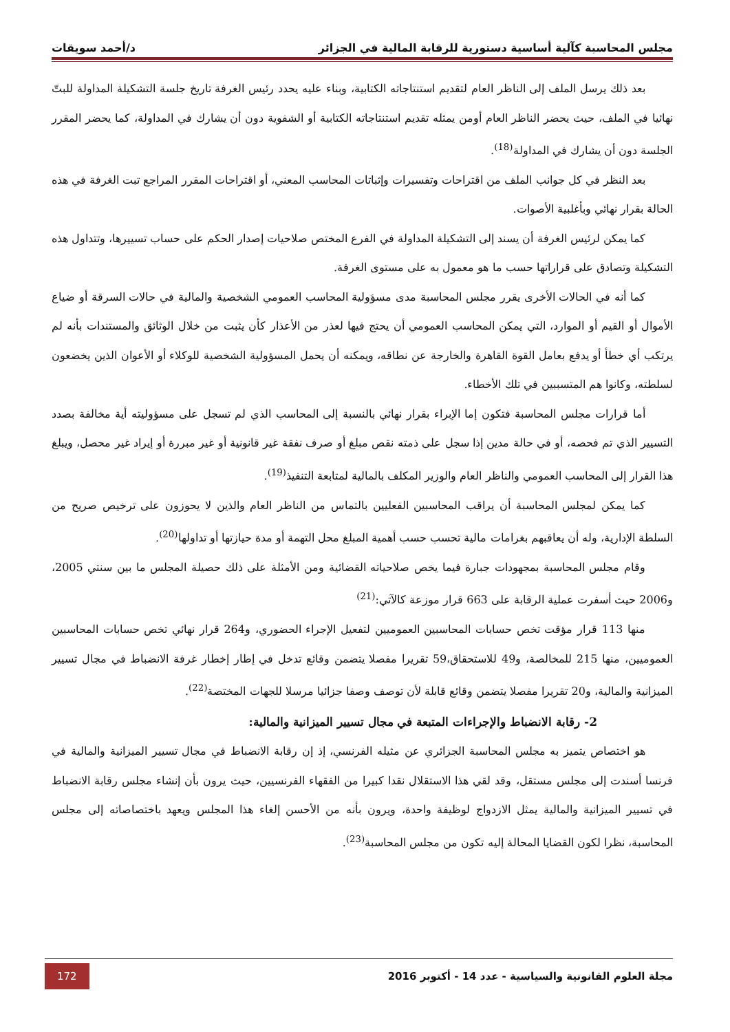مجلس المحاسبة كآلية أساسية دستورية للرقابة المالية في الجزائر د/أحمد سويقات
بعد ذلك يرسل الملف إلى الناظر العام لتقديم استنتاجاته الكتابية، وبناء عليه يحدد رئيس الغرفة تاريخ جلسة التشكيلة المداولة للبتّ نهائيا في الملف، حيث يحضر الناظر العام أومن يمثله تقديم استنتاجاته الكتابية أو الشفوية دون أن يشارك في المداولة، كما يحضر المقرر الجلسة دون أن يشارك في المداولة<sup>(18)</sup>.
بعد النظر في كل جوانب الملف من اقتراحات وتفسيرات وإثباتات المحاسب المعني، أو اقتراحات المقرر المراجع تبت الغرفة في هذه الحالة بقرار نهائي وبأغلبية الأصوات.
كما يمكن لرئيس الغرفة أن يسند إلى التشكيلة المداولة في الفرع المختص صلاحيات إصدار الحكم على حساب تسييرها، وتتداول هذه التشكيلة وتصادق على قراراتها حسب ما هو معمول به على مستوى الغرفة.
كما أنه في الحالات الأخرى يقرر مجلس المحاسبة مدى مسؤولية المحاسب العمومي الشخصية والمالية في حالات السرقة أو ضياع الأموال أو القيم أو الموارد، التي يمكن المحاسب العمومي أن يحتج فيها لعذر من الأعذار كأن يثبت من خلال الوثائق والمستندات بأنه لم يرتكب أي خطأ أو يدفع بعامل القوة القاهرة والخارجة عن نطاقه، ويمكنه أن يحمل المسؤولية الشخصية للوكلاء أو الأعوان الذين يخضعون لسلطته، وكانوا هم المتسببين في تلك الأخطاء.
أما قرارات مجلس المحاسبة فتكون إما الإبراء بقرار نهائي بالنسبة إلى المحاسب الذي لم تسجل على مسؤوليته أية مخالفة بصدد التسيير الذي تم فحصه، أو في حالة مدين إذا سجل على ذمته نقص مبلغ أو صرف نفقة غير قانونية أو غير مبررة أو إيراد غير محصل، ويبلغ هذا القرار إلى المحاسب العمومي والناظر العام والوزير المكلف بالمالية لمتابعة التنفيذ<sup>(19)</sup>.
كما يمكن لمجلس المحاسبة أن يراقب المحاسبين الفعليين بالتماس من الناظر العام والذين لا يحوزون على ترخيص صريح من السلطة الإدارية، وله أن يعاقبهم بغرامات مالية تحسب حسب أهمية المبلغ محل التهمة أو مدة حيازتها أو تداولها<sup>(20)</sup>.
وقام مجلس المحاسبة بمجهودات جبارة فيما يخص صلاحياته القضائية ومن الأمثلة على ذلك حصيلة المجلس ما بين سنتي 2005، و2006 حيث أسفرت عملية الرقابة على 663 قرار موزعة كالآتي:<sup>(21)</sup>
منها 113 قرار مؤقت تخص حسابات المحاسبين العموميين لتفعيل الإجراء الحضوري، و264 قرار نهائي تخص حسابات المحاسبين العموميين، منها 215 للمخالصة، و49 للاستحقاق،59 تقريرا مفصلا يتضمن وقائع تدخل في إطار إخطار غرفة الانضباط في مجال تسيير الميزانية والمالية، و20 تقريرا مفصلا يتضمن وقائع قابلة لأن توصف وصفا جزائيا مرسلا للجهات المختصة<sup>(22)</sup>.
2- رقابة الانضباط والإجراءات المتبعة في مجال تسيير الميزانية والمالية:
هو اختصاص يتميز به مجلس المحاسبة الجزائري عن مثيله الفرنسي، إذ إن رقابة الانضباط في مجال تسيير الميزانية والمالية في فرنسا أسندت إلى مجلس مستقل، وقد لقي هذا الاستقلال نقدا كبيرا من الفقهاء الفرنسيين، حيث يرون بأن إنشاء مجلس رقابة الانضباط في تسيير الميزانية والمالية يمثل الازدواج لوظيفة واحدة، ويرون بأنه من الأحسن إلغاء هذا المجلس ويعهد باختصاصاته إلى مجلس المحاسبة، نظرا لكون القضايا المحالة إليه تكون من مجلس المحاسبة<sup>(23)</sup>.
مجلة العلوم القانونية والسياسية - عدد 14 - أكتوبر 2016 172